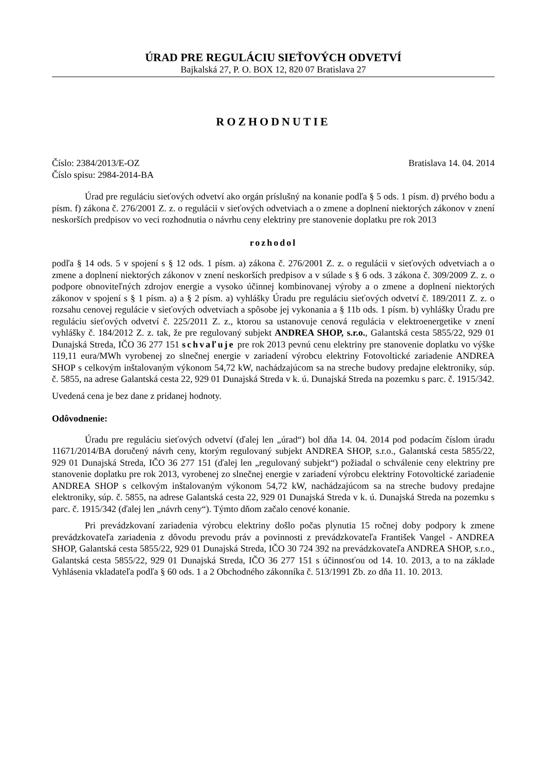ÚRAD PRE REGULÁCIU SIEŤOVÝCH ODVETVÍ
Bajkalská 27, P. O. BOX 12, 820 07 Bratislava 27
ROZHODNUTIE
Číslo: 2384/2013/E-OZ Bratislava 14. 04. 2014
Číslo spisu: 2984-2014-BA
Úrad pre reguláciu sieťových odvetví ako orgán príslušný na konanie podľa § 5 ods. 1 písm. d) prvého bodu a písm. f) zákona č. 276/2001 Z. z. o regulácii v sieťových odvetviach a o zmene a doplnení niektorých zákonov v znení neskorších predpisov vo veci rozhodnutia o návrhu ceny elektriny pre stanovenie doplatku pre rok 2013
rozhodol
podľa § 14 ods. 5 v spojení s § 12 ods. 1 písm. a) zákona č. 276/2001 Z. z. o regulácii v sieťových odvetviach a o zmene a doplnení niektorých zákonov v znení neskorších predpisov a v súlade s § 6 ods. 3 zákona č. 309/2009 Z. z. o podpore obnoviteľných zdrojov energie a vysoko účinnej kombinovanej výroby a o zmene a doplnení niektorých zákonov v spojení s § 1 písm. a) a § 2 písm. a) vyhlášky Úradu pre reguláciu sieťových odvetví č. 189/2011 Z. z. o rozsahu cenovej regulácie v sieťových odvetviach a spôsobe jej vykonania a § 11b ods. 1 písm. b) vyhlášky Úradu pre reguláciu sieťových odvetví č. 225/2011 Z. z., ktorou sa ustanovuje cenová regulácia v elektroenergetike v znení vyhlášky č. 184/2012 Z. z. tak, že pre regulovaný subjekt ANDREA SHOP, s.r.o., Galantská cesta 5855/22, 929 01 Dunajská Streda, IČO 36 277 151 schvaľuje pre rok 2013 pevnú cenu elektriny pre stanovenie doplatku vo výške 119,11 eura/MWh vyrobenej zo slnečnej energie v zariadení výrobcu elektriny Fotovoltické zariadenie ANDREA SHOP s celkovým inštalovaným výkonom 54,72 kW, nachádzajúcom sa na streche budovy predajne elektroniky, súp. č. 5855, na adrese Galantská cesta 22, 929 01 Dunajská Streda v k. ú. Dunajská Streda na pozemku s parc. č. 1915/342.
Uvedená cena je bez dane z pridanej hodnoty.
Odôvodnenie:
Úradu pre reguláciu sieťových odvetví (ďalej len „úrad“) bol dňa 14. 04. 2014 pod podacím číslom úradu 11671/2014/BA doručený návrh ceny, ktorým regulovaný subjekt ANDREA SHOP, s.r.o., Galantská cesta 5855/22, 929 01 Dunajská Streda, IČO 36 277 151 (ďalej len „regulovaný subjekt“) požiadal o schválenie ceny elektriny pre stanovenie doplatku pre rok 2013, vyrobenej zo slnečnej energie v zariadení výrobcu elektriny Fotovoltické zariadenie ANDREA SHOP s celkovým inštalovaným výkonom 54,72 kW, nachádzajúcom sa na streche budovy predajne elektroniky, súp. č. 5855, na adrese Galantská cesta 22, 929 01 Dunajská Streda v k. ú. Dunajská Streda na pozemku s parc. č. 1915/342 (ďalej len „návrh ceny“). Týmto dňom začalo cenové konanie.
Pri prevádzkovaní zariadenia výrobcu elektriny došlo počas plynutia 15 ročnej doby podpory k zmene prevádzkovateľa zariadenia z dôvodu prevodu práv a povinnosti z prevádzkovateľa František Vangel - ANDREA SHOP, Galantská cesta 5855/22, 929 01 Dunajská Streda, IČO 30 724 392 na prevádzkovateľa ANDREA SHOP, s.r.o., Galantská cesta 5855/22, 929 01 Dunajská Streda, IČO 36 277 151 s účinnosťou od 14. 10. 2013, a to na základe Vyhlásenia vkladateľa podľa § 60 ods. 1 a 2 Obchodného zákonníka č. 513/1991 Zb. zo dňa 11. 10. 2013.